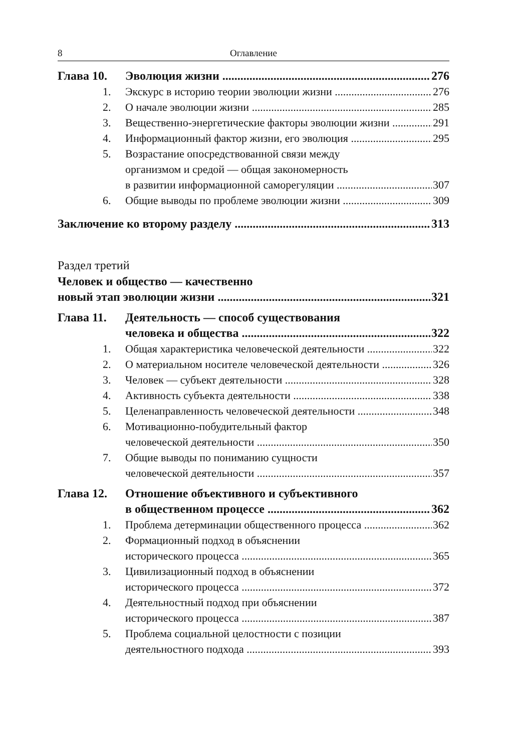8 Оглавление
Глава 10. Эволюция жизни 276
1. Экскурс в историю теории эволюции жизни 276
2. О начале эволюции жизни 285
3. Вещественно-энергетические факторы эволюции жизни 291
4. Информационный фактор жизни, его эволюция 295
5. Возрастание опосредствованной связи между
организмом и средой — общая закономерность
в развитии информационной саморегуляции 307
6. Общие выводы по проблеме эволюции жизни 309
Заключение ко второму разделу 313
Раздел третий
Человек и общество — качественно
новый этап эволюции жизни 321
Глава 11. Деятельность — способ существования
человека и общества 322
1. Общая характеристика человеческой деятельности 322
2. О материальном носителе человеческой деятельности 326
3. Человек — субъект деятельности 328
4. Активность субъекта деятельности 338
5. Целенаправленность человеческой деятельности 348
6. Мотивационно-побудительный фактор
человеческой деятельности 350
7. Общие выводы по пониманию сущности
человеческой деятельности 357
Глава 12. Отношение объективного и субъективного
в общественном процессе 362
1. Проблема детерминации общественного процесса 362
2. Формационный подход в объяснении
исторического процесса 365
3. Цивилизационный подход в объяснении
исторического процесса 372
4. Деятельностный подход при объяснении
исторического процесса 387
5. Проблема социальной целостности с позиции
деятельностного подхода 393